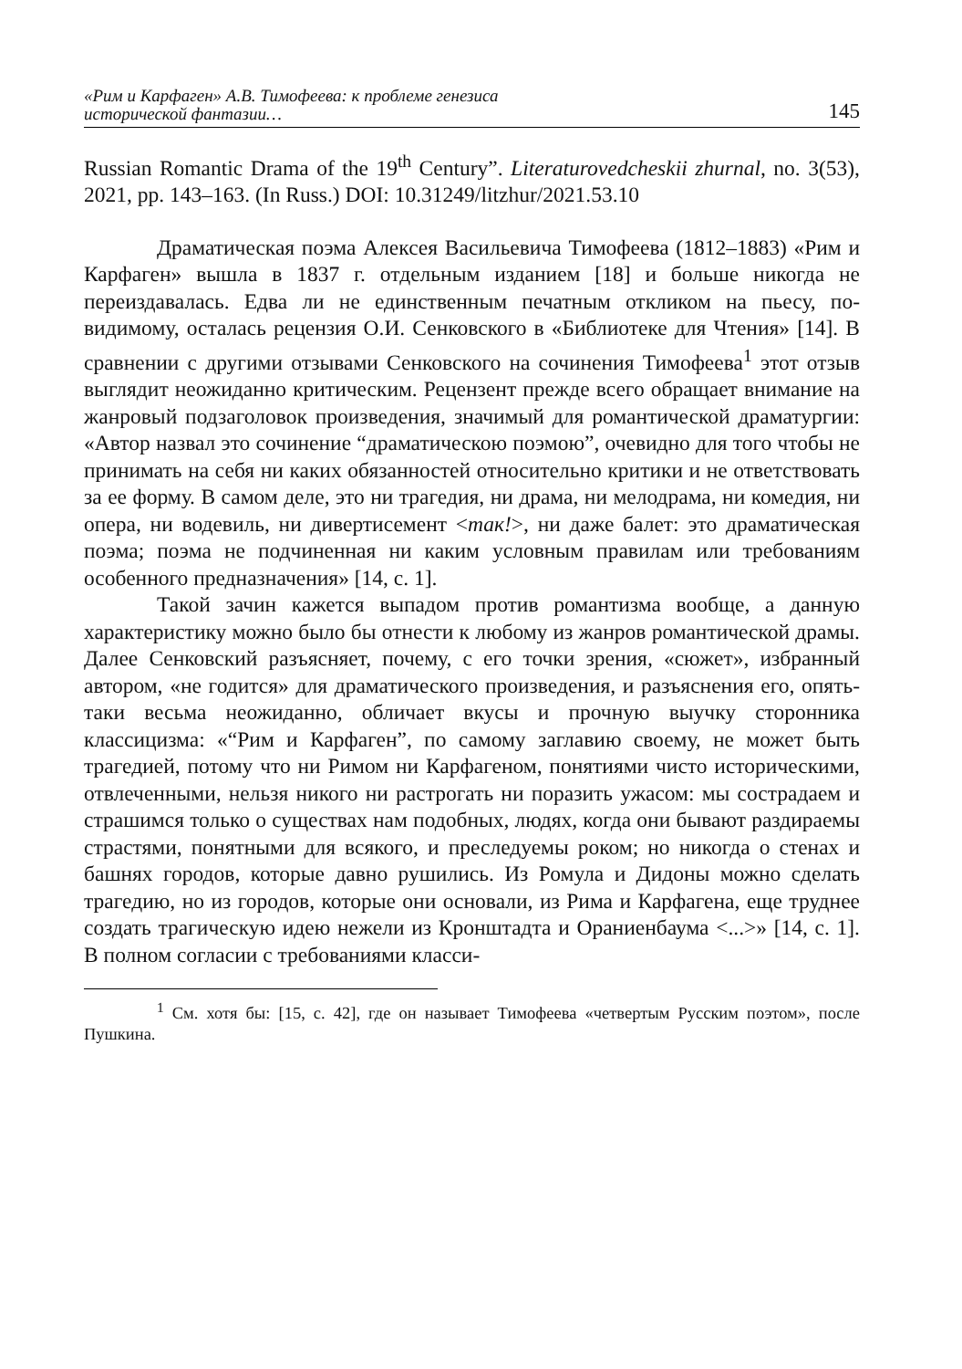«Рим и Карфаген» А.В. Тимофеева: к проблеме генезиса
исторической фантазии…
145
Russian Romantic Drama of the 19<sup>th</sup> Century”. Literaturovedcheskii zhurnal, no. 3(53), 2021, pp. 143–163. (In Russ.) DOI: 10.31249/litzhur/2021.53.10
Драматическая поэма Алексея Васильевича Тимофеева (1812–1883) «Рим и Карфаген» вышла в 1837 г. отдельным изданием [18] и больше никогда не переиздавалась. Едва ли не единственным печатным откликом на пьесу, по-видимому, осталась рецензия О.И. Сенковского в «Библиотеке для Чтения» [14]. В сравнении с другими отзывами Сенковского на сочинения Тимофеева<sup>1</sup> этот отзыв выглядит неожиданно критическим. Рецензент прежде всего обращает внимание на жанровый подзаголовок произведения, значимый для романтической драматургии: «Автор назвал это сочинение “драматическою поэмою”, очевидно для того чтобы не принимать на себя ни каких обязанностей относительно критики и не ответствовать за ее форму. В самом деле, это ни трагедия, ни драма, ни мелодрама, ни комедия, ни опера, ни водевиль, ни дивертисемент <так!>, ни даже балет: это драматическая поэма; поэма не подчиненная ни каким условным правилам или требованиям особенного предназначения» [14, с. 1].
Такой зачин кажется выпадом против романтизма вообще, а данную характеристику можно было бы отнести к любому из жанров романтической драмы. Далее Сенковский разъясняет, почему, с его точки зрения, «сюжет», избранный автором, «не годится» для драматического произведения, и разъяснения его, опять-таки весьма неожиданно, обличает вкусы и прочную выучку сторонника классицизма: «“Рим и Карфаген”, по самому заглавию своему, не может быть трагедией, потому что ни Римом ни Карфагеном, понятиями чисто историческими, отвлеченными, нельзя никого ни растрогать ни поразить ужасом: мы сострадаем и страшимся только о существах нам подобных, людях, когда они бывают раздираемы страстями, понятными для всякого, и преследуемы роком; но никогда о стенах и башнях городов, которые давно рушились. Из Ромула и Дидоны можно сделать трагедию, но из городов, которые они основали, из Рима и Карфагена, еще труднее создать трагическую идею нежели из Кронштадта и Ораниенбаума <...>» [14, с. 1]. В полном согласии с требованиями класси-
<sup>1</sup> См. хотя бы: [15, с. 42], где он называет Тимофеева «четвертым Русским поэтом», после Пушкина.